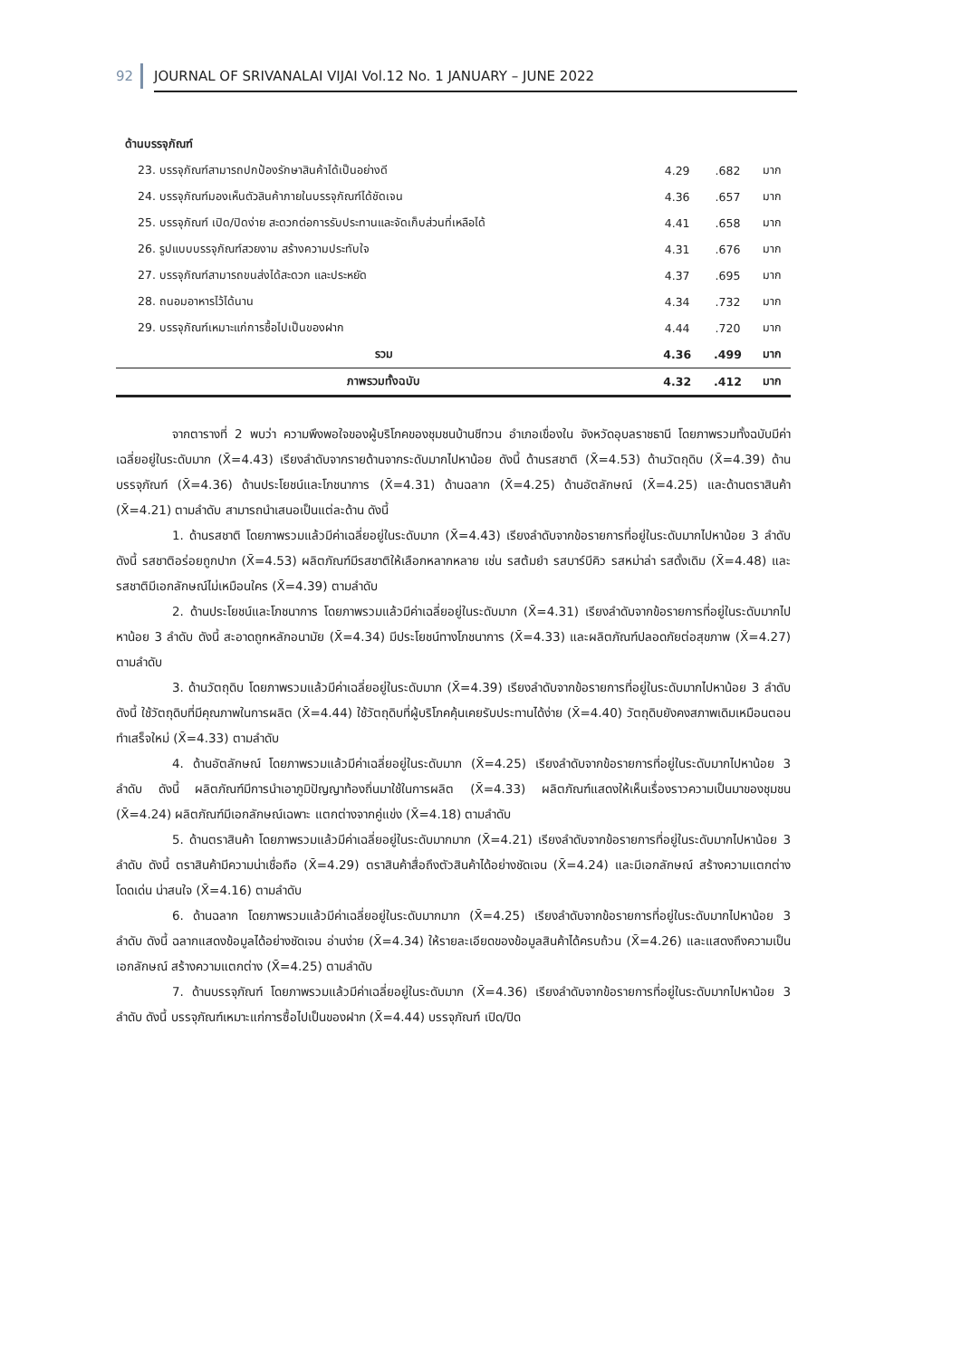92 JOURNAL OF SRIVANALAI VIJAI Vol.12 No. 1 JANUARY – JUNE 2022
| ด้านบรรจุภัณฑ์ | | | |
| 23. บรรจุภัณฑ์สามารถปกป้องรักษาสินค้าได้เป็นอย่างดี | 4.29 | .682 | มาก |
| 24. บรรจุภัณฑ์มองเห็นตัวสินค้าภายในบรรจุภัณฑ์ได้ชัดเจน | 4.36 | .657 | มาก |
| 25. บรรจุภัณฑ์ เปิด/ปิดง่าย สะดวกต่อการรับประทานและจัดเก็บส่วนที่เหลือได้ | 4.41 | .658 | มาก |
| 26. รูปแบบบรรจุภัณฑ์สวยงาม สร้างความประทับใจ | 4.31 | .676 | มาก |
| 27. บรรจุภัณฑ์สามารถขนส่งได้สะดวก และประหยัด | 4.37 | .695 | มาก |
| 28. ถนอมอาหารไว้ได้นาน | 4.34 | .732 | มาก |
| 29. บรรจุภัณฑ์เหมาะแก่การซื้อไปเป็นของฝาก | 4.44 | .720 | มาก |
| รวม | 4.36 | .499 | มาก |
| ภาพรวมทั้งฉบับ | 4.32 | .412 | มาก |
จากตารางที่ 2 พบว่า ความพึงพอใจของผู้บริโภคของชุมชนบ้านชีทวน อำเภอเขื่องใน จังหวัดอุบลราชธานี โดยภาพรวมทั้งฉบับมีค่าเฉลี่ยอยู่ในระดับมาก (X̄=4.43) เรียงลำดับจากรายด้านจากระดับมากไปหาน้อย ดังนี้ ด้านรสชาติ (X̄=4.53) ด้านวัตถุดิบ (X̄=4.39) ด้านบรรจุภัณฑ์ (X̄=4.36) ด้านประโยชน์และโภชนาการ (X̄=4.31) ด้านฉลาก (X̄=4.25) ด้านอัตลักษณ์ (X̄=4.25) และด้านตราสินค้า (X̄=4.21) ตามลำดับ สามารถนำเสนอเป็นแต่ละด้าน ดังนี้
1. ด้านรสชาติ โดยภาพรวมแล้วมีค่าเฉลี่ยอยู่ในระดับมาก (X̄=4.43) เรียงลำดับจากข้อรายการที่อยู่ในระดับมากไปหาน้อย 3 ลำดับ ดังนี้ รสชาติอร่อยถูกปาก (X̄=4.53) ผลิตภัณฑ์มีรสชาติให้เลือกหลากหลาย เช่น รสต้มยำ รสบาร์บีคิว รสหม่าล่า รสดั้งเดิม (X̄=4.48) และรสชาติมีเอกลักษณ์ไม่เหมือนใคร (X̄=4.39) ตามลำดับ
2. ด้านประโยชน์และโภชนาการ โดยภาพรวมแล้วมีค่าเฉลี่ยอยู่ในระดับมาก (X̄=4.31) เรียงลำดับจากข้อรายการที่อยู่ในระดับมากไปหาน้อย 3 ลำดับ ดังนี้ สะอาดถูกหลักอนามัย (X̄=4.34) มีประโยชน์ทางโภชนาการ (X̄=4.33) และผลิตภัณฑ์ปลอดภัยต่อสุขภาพ (X̄=4.27) ตามลำดับ
3. ด้านวัตถุดิบ โดยภาพรวมแล้วมีค่าเฉลี่ยอยู่ในระดับมาก (X̄=4.39) เรียงลำดับจากข้อรายการที่อยู่ในระดับมากไปหาน้อย 3 ลำดับ ดังนี้ ใช้วัตถุดิบที่มีคุณภาพในการผลิต (X̄=4.44) ใช้วัตถุดิบที่ผู้บริโภคคุ้นเคยรับประทานได้ง่าย (X̄=4.40) วัตถุดิบยังคงสภาพเดิมเหมือนตอนทำเสร็จใหม่ (X̄=4.33) ตามลำดับ
4. ด้านอัตลักษณ์ โดยภาพรวมแล้วมีค่าเฉลี่ยอยู่ในระดับมาก (X̄=4.25) เรียงลำดับจากข้อรายการที่อยู่ในระดับมากไปหาน้อย 3 ลำดับ ดังนี้ ผลิตภัณฑ์มีการนำเอาภูมิปัญญาท้องถิ่นมาใช้ในการผลิต (X̄=4.33) ผลิตภัณฑ์แสดงให้เห็นเรื่องราวความเป็นมาของชุมชน (X̄=4.24) ผลิตภัณฑ์มีเอกลักษณ์เฉพาะ แตกต่างจากคู่แข่ง (X̄=4.18) ตามลำดับ
5. ด้านตราสินค้า โดยภาพรวมแล้วมีค่าเฉลี่ยอยู่ในระดับมากมาก (X̄=4.21) เรียงลำดับจากข้อรายการที่อยู่ในระดับมากไปหาน้อย 3 ลำดับ ดังนี้ ตราสินค้ามีความน่าเชื่อถือ (X̄=4.29) ตราสินค้าสื่อถึงตัวสินค้าได้อย่างชัดเจน (X̄=4.24) และมีเอกลักษณ์ สร้างความแตกต่าง โดดเด่น น่าสนใจ (X̄=4.16) ตามลำดับ
6. ด้านฉลาก โดยภาพรวมแล้วมีค่าเฉลี่ยอยู่ในระดับมากมาก (X̄=4.25) เรียงลำดับจากข้อรายการที่อยู่ในระดับมากไปหาน้อย 3 ลำดับ ดังนี้ ฉลากแสดงข้อมูลได้อย่างชัดเจน อ่านง่าย (X̄=4.34) ให้รายละเอียดของข้อมูลสินค้าได้ครบถ้วน (X̄=4.26) และแสดงถึงความเป็นเอกลักษณ์ สร้างความแตกต่าง (X̄=4.25) ตามลำดับ
7. ด้านบรรจุภัณฑ์ โดยภาพรวมแล้วมีค่าเฉลี่ยอยู่ในระดับมาก (X̄=4.36) เรียงลำดับจากข้อรายการที่อยู่ในระดับมากไปหาน้อย 3 ลำดับ ดังนี้ บรรจุภัณฑ์เหมาะแก่การซื้อไปเป็นของฝาก (X̄=4.44) บรรจุภัณฑ์ เปิด/ปิด